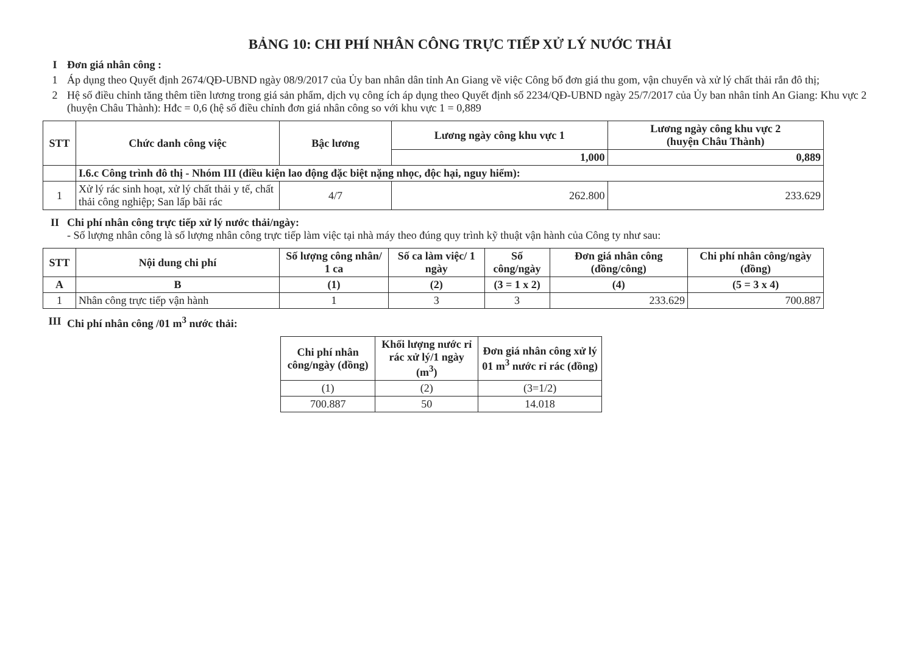BẢNG 10: CHI PHÍ NHÂN CÔNG TRỰC TIẾP XỬ LÝ NƯỚC THẢI
I Đơn giá nhân công :
1 Áp dụng theo Quyết định 2674/QĐ-UBND ngày 08/9/2017 của Ủy ban nhân dân tỉnh An Giang về việc Công bố đơn giá thu gom, vận chuyển và xử lý chất thải rắn đô thị;
2 Hệ số điều chỉnh tăng thêm tiền lương trong giá sản phẩm, dịch vụ công ích áp dụng theo Quyết định số 2234/QĐ-UBND ngày 25/7/2017 của Ủy ban nhân tỉnh An Giang: Khu vực 2 (huyện Châu Thành): Hđc = 0,6 (hệ số điều chỉnh đơn giá nhân công so với khu vực 1 = 0,889
| STT | Chức danh công việc | Bậc lương | Lương ngày công khu vực 1 | Lương ngày công khu vực 2 (huyện Châu Thành) |
| --- | --- | --- | --- | --- |
| | | | 1,000 | 0,889 |
| | I.6.c Công trình đô thị - Nhóm III (điều kiện lao động đặc biệt nặng nhọc, độc hại, nguy hiểm): | | | |
| 1 | Xử lý rác sinh hoạt, xử lý chất thải y tế, chất thải công nghiệp; San lấp bãi rác | 4/7 | 262.800 | 233.629 |
II Chi phí nhân công trực tiếp xử lý nước thải/ngày:
- Số lượng nhân công là số lượng nhân công trực tiếp làm việc tại nhà máy theo đúng quy trình kỹ thuật vận hành của Công ty như sau:
| STT | Nội dung chi phí | Số lượng công nhân/ 1 ca | Số ca làm việc/ 1 ngày | Số công/ngày | Đơn giá nhân công (đồng/công) | Chi phí nhân công/ngày (đồng) |
| --- | --- | --- | --- | --- | --- | --- |
| A | B | (1) | (2) | (3 = 1 x 2) | (4) | (5 = 3 x 4) |
| 1 | Nhân công trực tiếp vận hành | 1 | 3 | 3 | 233.629 | 700.887 |
III Chi phí nhân công /01 m<sup>3</sup> nước thải:
| Chi phí nhân công/ngày (đồng) | Khối lượng nước rỉ rác xử lý/1 ngày (m<sup>3</sup>) | Đơn giá nhân công xử lý 01 m<sup>3</sup> nước rỉ rác (đồng) |
| --- | --- | --- |
| (1) | (2) | (3=1/2) |
| 700.887 | 50 | 14.018 |